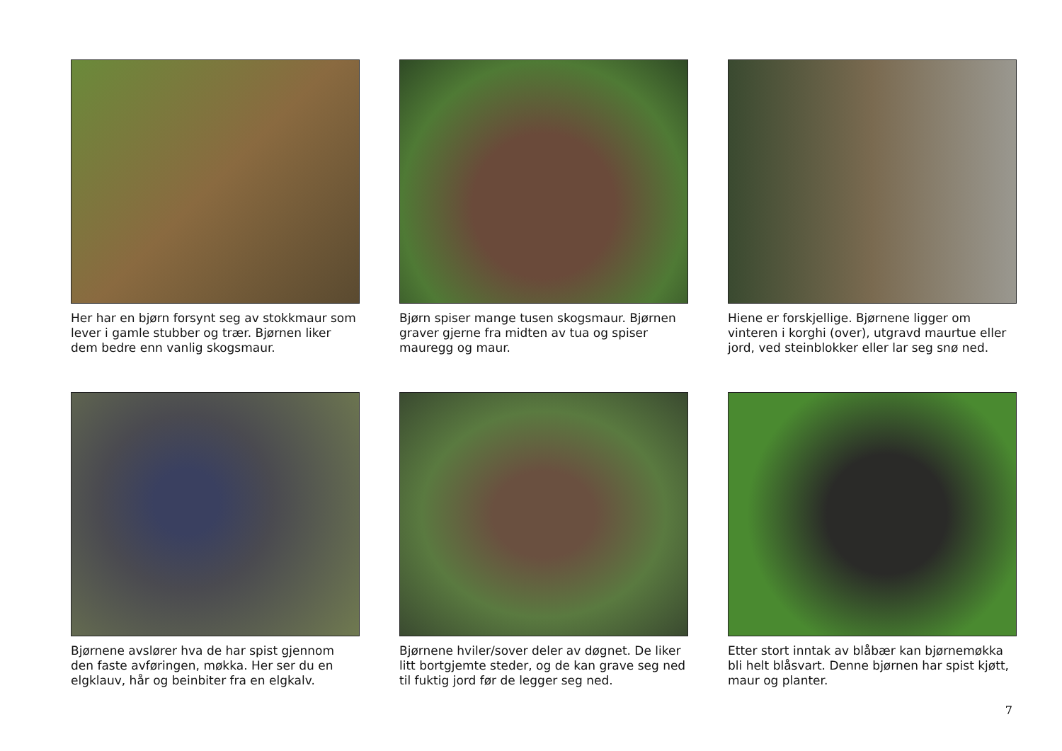Her har en bjørn forsynt seg av stokkmaur som lever i gamle stubber og trær. Bjørnen liker dem bedre enn vanlig skogsmaur.
Bjørn spiser mange tusen skogsmaur. Bjørnen graver gjerne fra midten av tua og spiser mauregg og maur.
Hiene er forskjellige. Bjørnene ligger om vinteren i korghi (over), utgravd maurtue eller jord, ved steinblokker eller lar seg snø ned.
Bjørnene avslører hva de har spist gjennom den faste avføringen, møkka. Her ser du en elgklauv, hår og beinbiter fra en elgkalv.
Bjørnene hviler/sover deler av døgnet. De liker litt bortgjemte steder, og de kan grave seg ned til fuktig jord før de legger seg ned.
Etter stort inntak av blåbær kan bjørnemøkka bli helt blåsvart. Denne bjørnen har spist kjøtt, maur og planter.
7